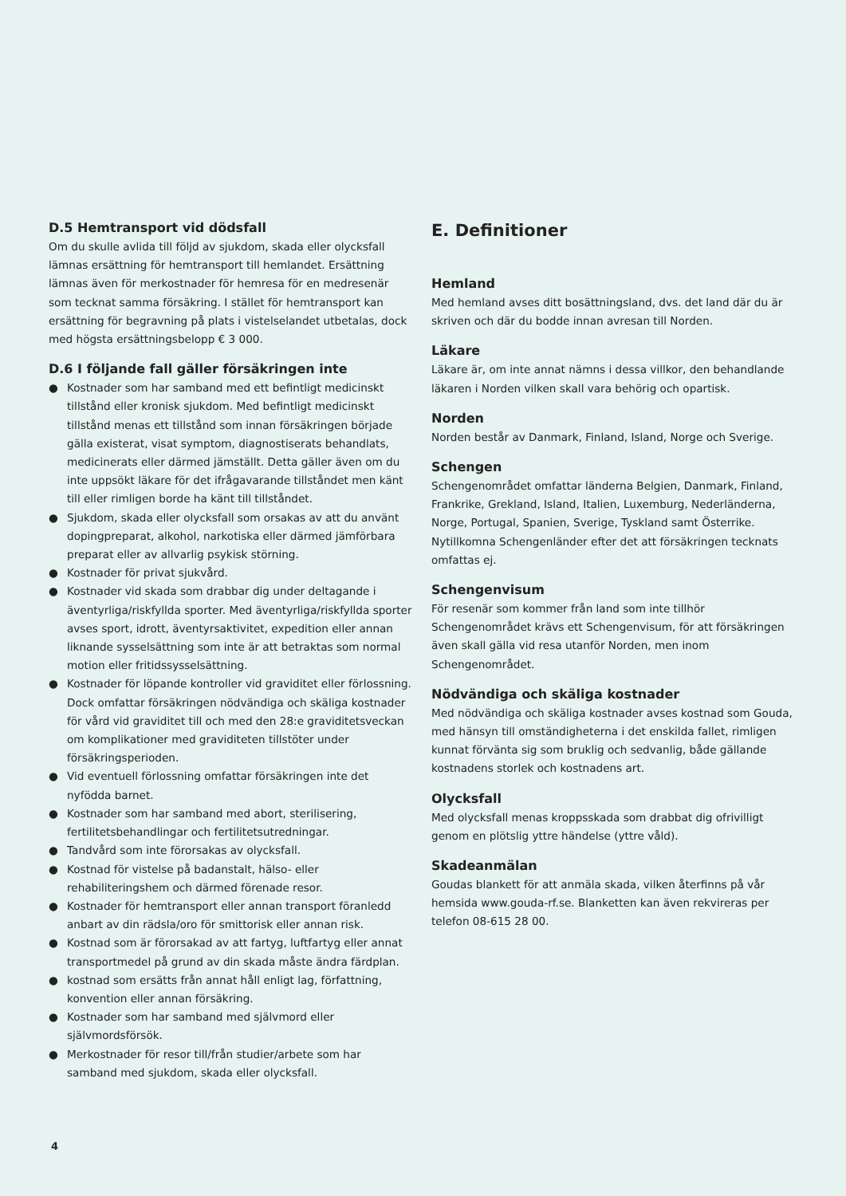D.5 Hemtransport vid dödsfall
Om du skulle avlida till följd av sjukdom, skada eller olycksfall lämnas ersättning för hemtransport till hemlandet. Ersättning lämnas även för merkostnader för hemresa för en medresenär som tecknat samma försäkring. I stället för hemtransport kan ersättning för begravning på plats i vistelselandet utbetalas, dock med högsta ersättningsbelopp € 3 000.
D.6 I följande fall gäller försäkringen inte
● Kostnader som har samband med ett befintligt medicinskt tillstånd eller kronisk sjukdom. Med befintligt medicinskt tillstånd menas ett tillstånd som innan försäkringen började gälla existerat, visat symptom, diagnostiserats behandlats, medicinerats eller därmed jämställt. Detta gäller även om du inte uppsökt läkare för det ifrågavarande tillståndet men känt till eller rimligen borde ha känt till tillståndet.
● Sjukdom, skada eller olycksfall som orsakas av att du använt dopingpreparat, alkohol, narkotiska eller därmed jämförbara preparat eller av allvarlig psykisk störning.
● Kostnader för privat sjukvård.
● Kostnader vid skada som drabbar dig under deltagande i äventyrliga/riskfyllda sporter. Med äventyrliga/riskfyllda sporter avses sport, idrott, äventyrsaktivitet, expedition eller annan liknande sysselsättning som inte är att betraktas som normal motion eller fritidssysselsättning.
● Kostnader för löpande kontroller vid graviditet eller förlossning. Dock omfattar försäkringen nödvändiga och skäliga kostnader för vård vid graviditet till och med den 28:e graviditetsveckan om komplikationer med graviditeten tillstöter under försäkringsperioden.
● Vid eventuell förlossning omfattar försäkringen inte det nyfödda barnet.
● Kostnader som har samband med abort, sterilisering, fertilitetsbehandlingar och fertilitetsutredningar.
● Tandvård som inte förorsakas av olycksfall.
● Kostnad för vistelse på badanstalt, hälso- eller rehabiliteringshem och därmed förenade resor.
● Kostnader för hemtransport eller annan transport föranledd anbart av din rädsla/oro för smittorisk eller annan risk.
● Kostnad som är förorsakad av att fartyg, luftfartyg eller annat transportmedel på grund av din skada måste ändra färdplan.
● kostnad som ersätts från annat håll enligt lag, författning, konvention eller annan försäkring.
● Kostnader som har samband med självmord eller självmordsförsök.
● Merkostnader för resor till/från studier/arbete som har samband med sjukdom, skada eller olycksfall.
E. Definitioner
Hemland
Med hemland avses ditt bosättningsland, dvs. det land där du är skriven och där du bodde innan avresan till Norden.
Läkare
Läkare är, om inte annat nämns i dessa villkor, den behandlande läkaren i Norden vilken skall vara behörig och opartisk.
Norden
Norden består av Danmark, Finland, Island, Norge och Sverige.
Schengen
Schengenområdet omfattar länderna Belgien, Danmark, Finland, Frankrike, Grekland, Island, Italien, Luxemburg, Nederländerna, Norge, Portugal, Spanien, Sverige, Tyskland samt Österrike. Nytillkomna Schengenländer efter det att försäkringen tecknats omfattas ej.
Schengenvisum
För resenär som kommer från land som inte tillhör Schengenområdet krävs ett Schengenvisum, för att försäkringen även skall gälla vid resa utanför Norden, men inom Schengenområdet.
Nödvändiga och skäliga kostnader
Med nödvändiga och skäliga kostnader avses kostnad som Gouda, med hänsyn till omständigheterna i det enskilda fallet, rimligen kunnat förvänta sig som bruklig och sedvanlig, både gällande kostnadens storlek och kostnadens art.
Olycksfall
Med olycksfall menas kroppsskada som drabbat dig ofrivilligt genom en plötslig yttre händelse (yttre våld).
Skadeanmälan
Goudas blankett för att anmäla skada, vilken återfinns på vår hemsida www.gouda-rf.se. Blanketten kan även rekvireras per telefon 08-615 28 00.
4